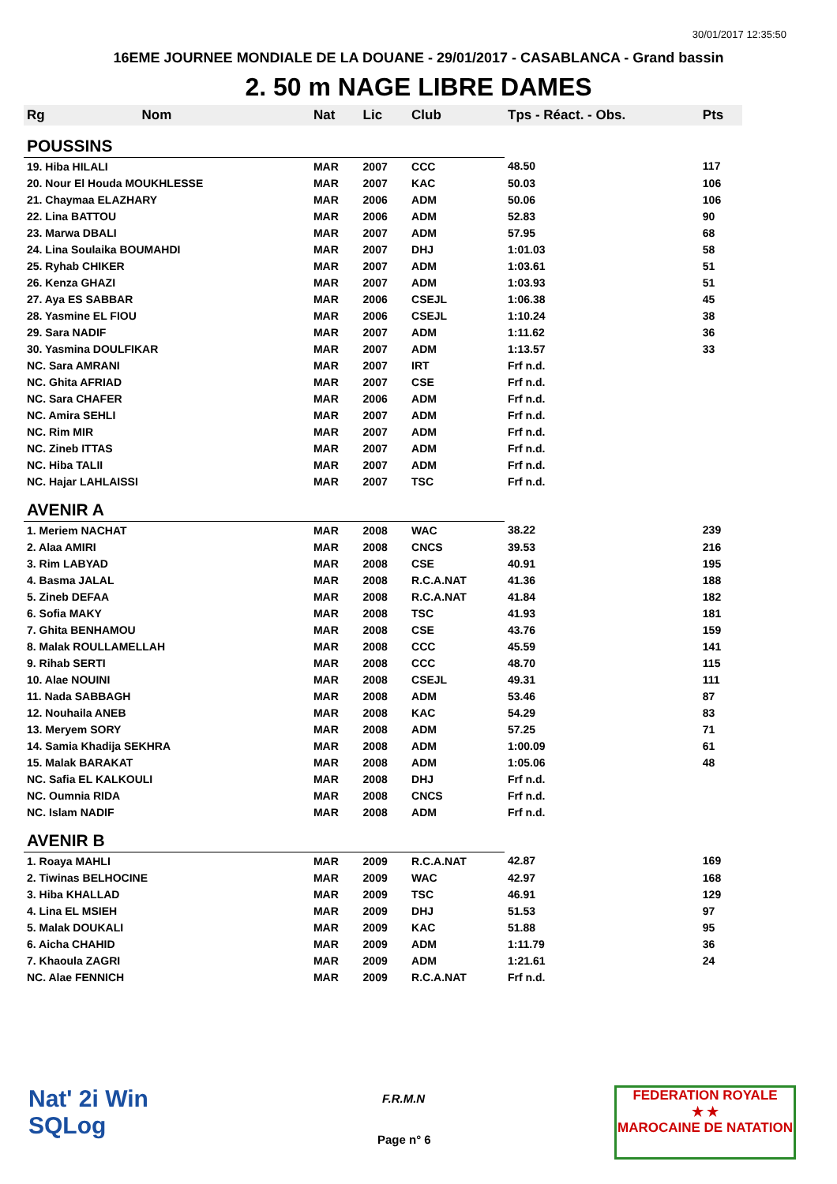30/01/2017 12:35:50
16EME JOURNEE MONDIALE DE LA DOUANE - 29/01/2017 - CASABLANCA - Grand bassin
2. 50 m NAGE LIBRE DAMES
| Rg | Nom | Nat | Lic | Club | Tps - Réact. - Obs. | Pts |
| --- | --- | --- | --- | --- | --- | --- |
| POUSSINS | | | | | | |
| 19. Hiba HILALI | | MAR | 2007 | CCC | 48.50 | 117 |
| 20. Nour El Houda MOUKHLESSE | | MAR | 2007 | KAC | 50.03 | 106 |
| 21. Chaymaa ELAZHARY | | MAR | 2006 | ADM | 50.06 | 106 |
| 22. Lina BATTOU | | MAR | 2006 | ADM | 52.83 | 90 |
| 23. Marwa DBALI | | MAR | 2007 | ADM | 57.95 | 68 |
| 24. Lina Soulaika BOUMAHDI | | MAR | 2007 | DHJ | 1:01.03 | 58 |
| 25. Ryhab CHIKER | | MAR | 2007 | ADM | 1:03.61 | 51 |
| 26. Kenza GHAZI | | MAR | 2007 | ADM | 1:03.93 | 51 |
| 27. Aya ES SABBAR | | MAR | 2006 | CSEJL | 1:06.38 | 45 |
| 28. Yasmine EL FIOU | | MAR | 2006 | CSEJL | 1:10.24 | 38 |
| 29. Sara NADIF | | MAR | 2007 | ADM | 1:11.62 | 36 |
| 30. Yasmina DOULFIKAR | | MAR | 2007 | ADM | 1:13.57 | 33 |
| NC. Sara AMRANI | | MAR | 2007 | IRT | Frf n.d. | |
| NC. Ghita AFRIAD | | MAR | 2007 | CSE | Frf n.d. | |
| NC. Sara CHAFER | | MAR | 2006 | ADM | Frf n.d. | |
| NC. Amira SEHLI | | MAR | 2007 | ADM | Frf n.d. | |
| NC. Rim MIR | | MAR | 2007 | ADM | Frf n.d. | |
| NC. Zineb ITTAS | | MAR | 2007 | ADM | Frf n.d. | |
| NC. Hiba TALII | | MAR | 2007 | ADM | Frf n.d. | |
| NC. Hajar LAHLAISSI | | MAR | 2007 | TSC | Frf n.d. | |
| AVENIR A | | | | | | |
| 1. Meriem NACHAT | | MAR | 2008 | WAC | 38.22 | 239 |
| 2. Alaa AMIRI | | MAR | 2008 | CNCS | 39.53 | 216 |
| 3. Rim LABYAD | | MAR | 2008 | CSE | 40.91 | 195 |
| 4. Basma JALAL | | MAR | 2008 | R.C.A.NAT | 41.36 | 188 |
| 5. Zineb DEFAA | | MAR | 2008 | R.C.A.NAT | 41.84 | 182 |
| 6. Sofia MAKY | | MAR | 2008 | TSC | 41.93 | 181 |
| 7. Ghita BENHAMOU | | MAR | 2008 | CSE | 43.76 | 159 |
| 8. Malak ROULLAMELLAH | | MAR | 2008 | CCC | 45.59 | 141 |
| 9. Rihab SERTI | | MAR | 2008 | CCC | 48.70 | 115 |
| 10. Alae NOUINI | | MAR | 2008 | CSEJL | 49.31 | 111 |
| 11. Nada SABBAGH | | MAR | 2008 | ADM | 53.46 | 87 |
| 12. Nouhaila ANEB | | MAR | 2008 | KAC | 54.29 | 83 |
| 13. Meryem SORY | | MAR | 2008 | ADM | 57.25 | 71 |
| 14. Samia Khadija SEKHRA | | MAR | 2008 | ADM | 1:00.09 | 61 |
| 15. Malak BARAKAT | | MAR | 2008 | ADM | 1:05.06 | 48 |
| NC. Safia EL KALKOULI | | MAR | 2008 | DHJ | Frf n.d. | |
| NC. Oumnia RIDA | | MAR | 2008 | CNCS | Frf n.d. | |
| NC. Islam NADIF | | MAR | 2008 | ADM | Frf n.d. | |
| AVENIR B | | | | | | |
| 1. Roaya MAHLI | | MAR | 2009 | R.C.A.NAT | 42.87 | 169 |
| 2. Tiwinas BELHOCINE | | MAR | 2009 | WAC | 42.97 | 168 |
| 3. Hiba KHALLAD | | MAR | 2009 | TSC | 46.91 | 129 |
| 4. Lina EL MSIEH | | MAR | 2009 | DHJ | 51.53 | 97 |
| 5. Malak DOUKALI | | MAR | 2009 | KAC | 51.88 | 95 |
| 6. Aicha CHAHID | | MAR | 2009 | ADM | 1:11.79 | 36 |
| 7. Khaoula ZAGRI | | MAR | 2009 | ADM | 1:21.61 | 24 |
| NC. Alae FENNICH | | MAR | 2009 | R.C.A.NAT | Frf n.d. | |
Nat' 2i Win
SQLog
F.R.M.N
Page n° 6
FEDERATION ROYALE
★ ★
MAROCAINE DE NATATION